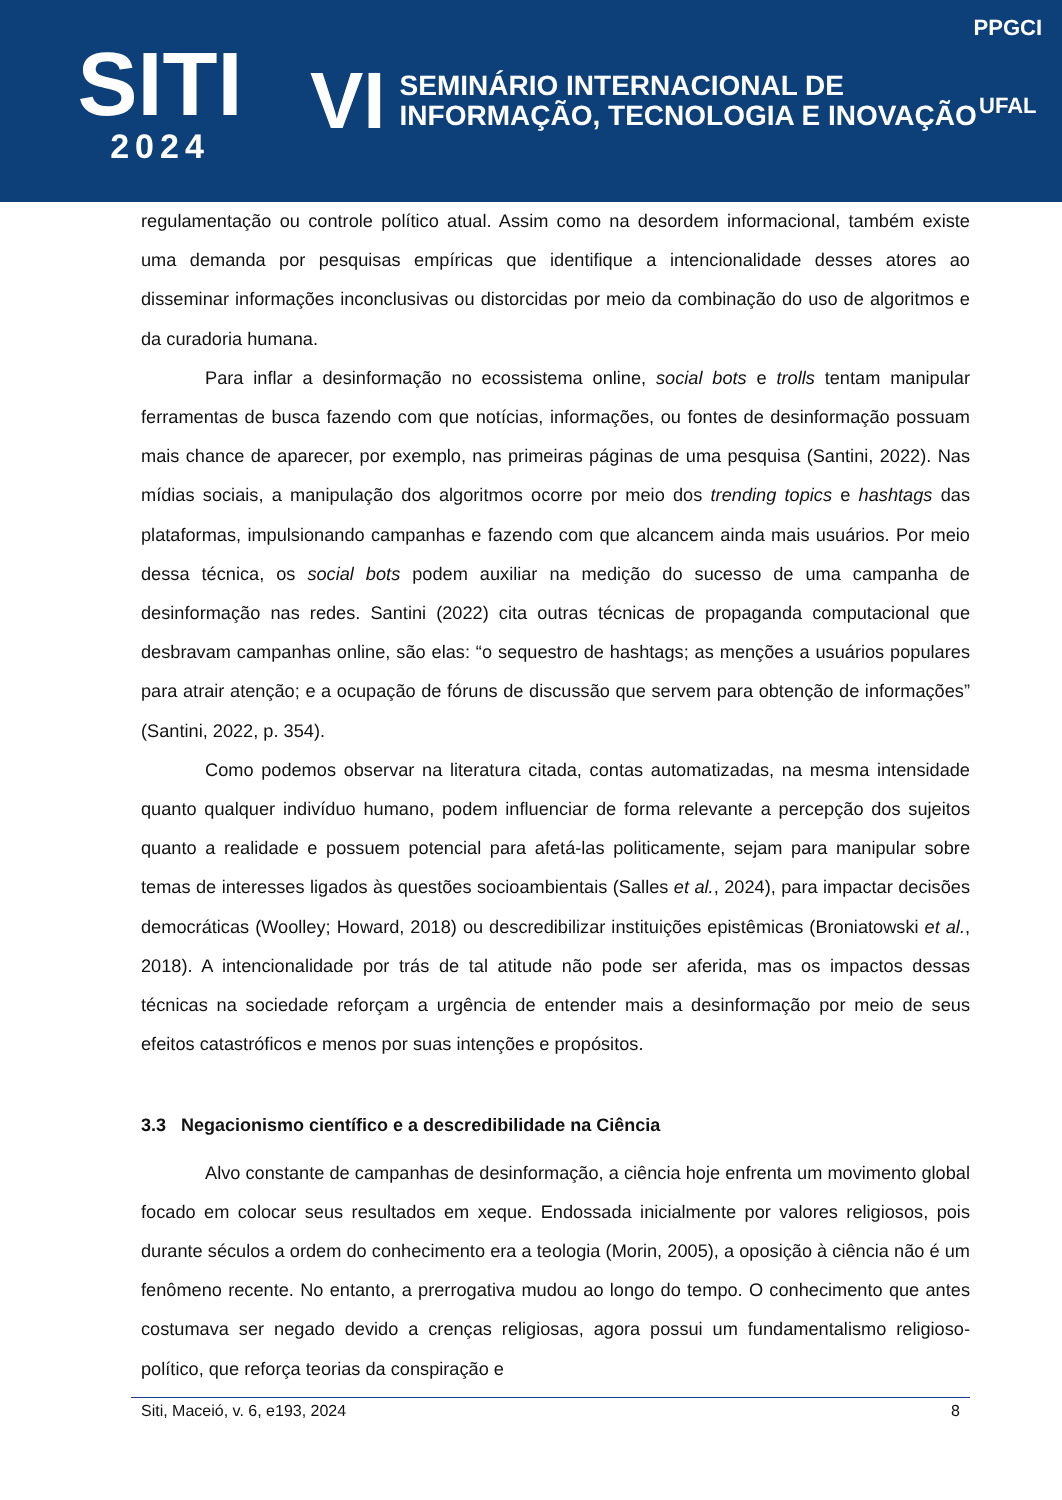SITI
2024
VI
SEMINÁRIO INTERNACIONAL DE
INFORMAÇÃO, TECNOLOGIA E INOVAÇÃO
PPGCI
UFAL
regulamentação ou controle político atual. Assim como na desordem informacional, também existe uma demanda por pesquisas empíricas que identifique a intencionalidade desses atores ao disseminar informações inconclusivas ou distorcidas por meio da combinação do uso de algoritmos e da curadoria humana.
Para inflar a desinformação no ecossistema online, social bots e trolls tentam manipular ferramentas de busca fazendo com que notícias, informações, ou fontes de desinformação possuam mais chance de aparecer, por exemplo, nas primeiras páginas de uma pesquisa (Santini, 2022). Nas mídias sociais, a manipulação dos algoritmos ocorre por meio dos trending topics e hashtags das plataformas, impulsionando campanhas e fazendo com que alcancem ainda mais usuários. Por meio dessa técnica, os social bots podem auxiliar na medição do sucesso de uma campanha de desinformação nas redes. Santini (2022) cita outras técnicas de propaganda computacional que desbravam campanhas online, são elas: “o sequestro de hashtags; as menções a usuários populares para atrair atenção; e a ocupação de fóruns de discussão que servem para obtenção de informações” (Santini, 2022, p. 354).
Como podemos observar na literatura citada, contas automatizadas, na mesma intensidade quanto qualquer indivíduo humano, podem influenciar de forma relevante a percepção dos sujeitos quanto a realidade e possuem potencial para afetá-las politicamente, sejam para manipular sobre temas de interesses ligados às questões socioambientais (Salles et al., 2024), para impactar decisões democráticas (Woolley; Howard, 2018) ou descredibilizar instituições epistêmicas (Broniatowski et al., 2018). A intencionalidade por trás de tal atitude não pode ser aferida, mas os impactos dessas técnicas na sociedade reforçam a urgência de entender mais a desinformação por meio de seus efeitos catastróficos e menos por suas intenções e propósitos.
3.3 Negacionismo científico e a descredibilidade na Ciência
Alvo constante de campanhas de desinformação, a ciência hoje enfrenta um movimento global focado em colocar seus resultados em xeque. Endossada inicialmente por valores religiosos, pois durante séculos a ordem do conhecimento era a teologia (Morin, 2005), a oposição à ciência não é um fenômeno recente. No entanto, a prerrogativa mudou ao longo do tempo. O conhecimento que antes costumava ser negado devido a crenças religiosas, agora possui um fundamentalismo religioso-político, que reforça teorias da conspiração e
Siti, Maceió, v. 6, e193, 2024 8